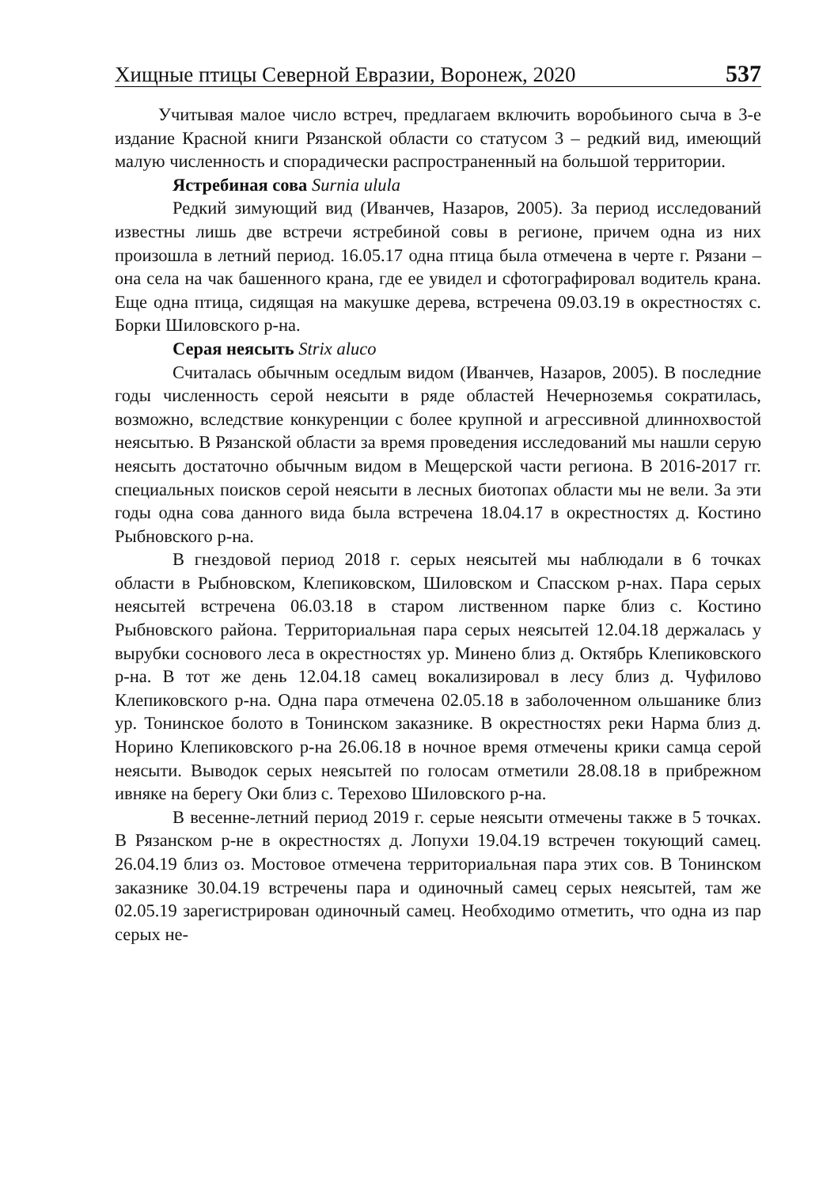Хищные птицы Северной Евразии, Воронеж, 2020 537
Учитывая малое число встреч, предлагаем включить воробьиного сыча в 3-е издание Красной книги Рязанской области со статусом 3 – редкий вид, имеющий малую численность и спорадически распространенный на большой территории.
Ястребиная сова Surnia ulula
Редкий зимующий вид (Иванчев, Назаров, 2005). За период исследований известны лишь две встречи ястребиной совы в регионе, причем одна из них произошла в летний период. 16.05.17 одна птица была отмечена в черте г. Рязани – она села на чак башенного крана, где ее увидел и сфотографировал водитель крана. Еще одна птица, сидящая на макушке дерева, встречена 09.03.19 в окрестностях с. Борки Шиловского р-на.
Серая неясыть Strix aluco
Считалась обычным оседлым видом (Иванчев, Назаров, 2005). В последние годы численность серой неясыти в ряде областей Нечерноземья сократилась, возможно, вследствие конкуренции с более крупной и агрессивной длиннохвостой неясытью. В Рязанской области за время проведения исследований мы нашли серую неясыть достаточно обычным видом в Мещерской части региона. В 2016-2017 гг. специальных поисков серой неясыти в лесных биотопах области мы не вели. За эти годы одна сова данного вида была встречена 18.04.17 в окрестностях д. Костино Рыбновского р-на.
В гнездовой период 2018 г. серых неясытей мы наблюдали в 6 точках области в Рыбновском, Клепиковском, Шиловском и Спасском р-нах. Пара серых неясытей встречена 06.03.18 в старом лиственном парке близ с. Костино Рыбновского района. Территориальная пара серых неясытей 12.04.18 держалась у вырубки соснового леса в окрестностях ур. Минено близ д. Октябрь Клепиковского р-на. В тот же день 12.04.18 самец вокализировал в лесу близ д. Чуфилово Клепиковского р-на. Одна пара отмечена 02.05.18 в заболоченном ольшанике близ ур. Тонинское болото в Тонинском заказнике. В окрестностях реки Нарма близ д. Норино Клепиковского р-на 26.06.18 в ночное время отмечены крики самца серой неясыти. Выводок серых неясытей по голосам отметили 28.08.18 в прибрежном ивняке на берегу Оки близ с. Терехово Шиловского р-на.
В весенне-летний период 2019 г. серые неясыти отмечены также в 5 точках. В Рязанском р-не в окрестностях д. Лопухи 19.04.19 встречен токующий самец. 26.04.19 близ оз. Мостовое отмечена территориальная пара этих сов. В Тонинском заказнике 30.04.19 встречены пара и одиночный самец серых неясытей, там же 02.05.19 зарегистрирован одиночный самец. Необходимо отметить, что одна из пар серых не-